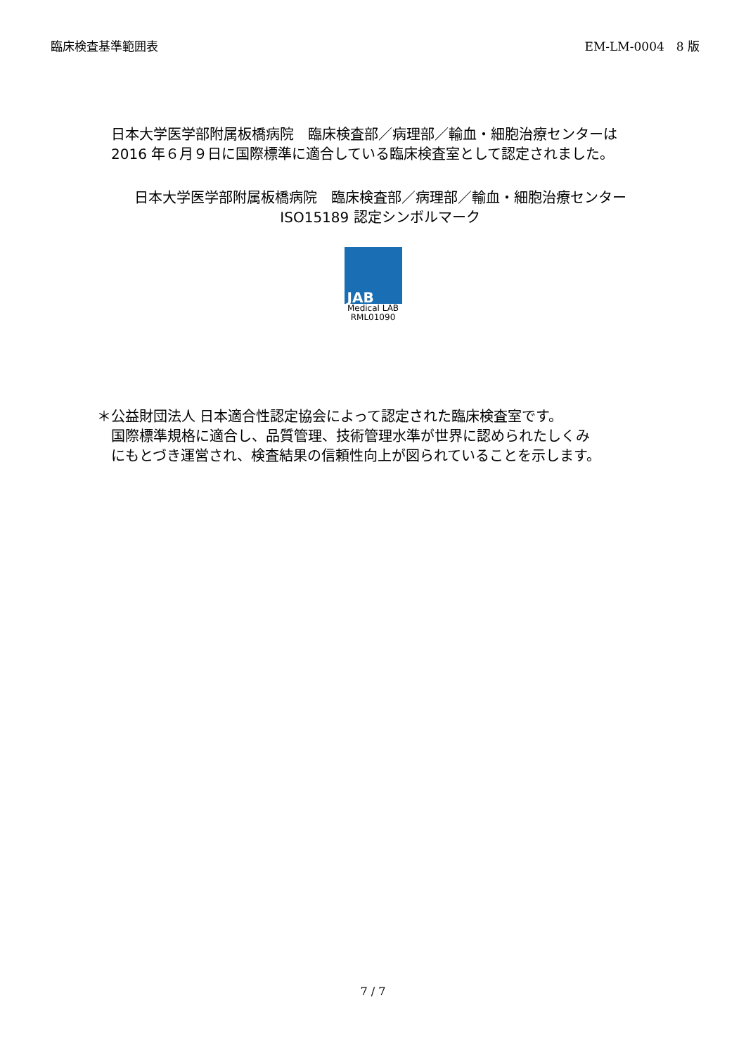臨床検査基準範囲表 EM-LM-0004　8 版
日本大学医学部附属板橋病院　臨床検査部／病理部／輸血・細胞治療センターは 2016 年６月９日に国際標準に適合している臨床検査室として認定されました。
日本大学医学部附属板橋病院　臨床検査部／病理部／輸血・細胞治療センター
ISO15189 認定シンボルマーク
JAB
Medical LAB
RML01090
＊公益財団法人 日本適合性認定協会によって認定された臨床検査室です。
国際標準規格に適合し、品質管理、技術管理水準が世界に認められたしくみにもとづき運営され、検査結果の信頼性向上が図られていることを示します。
7 / 7